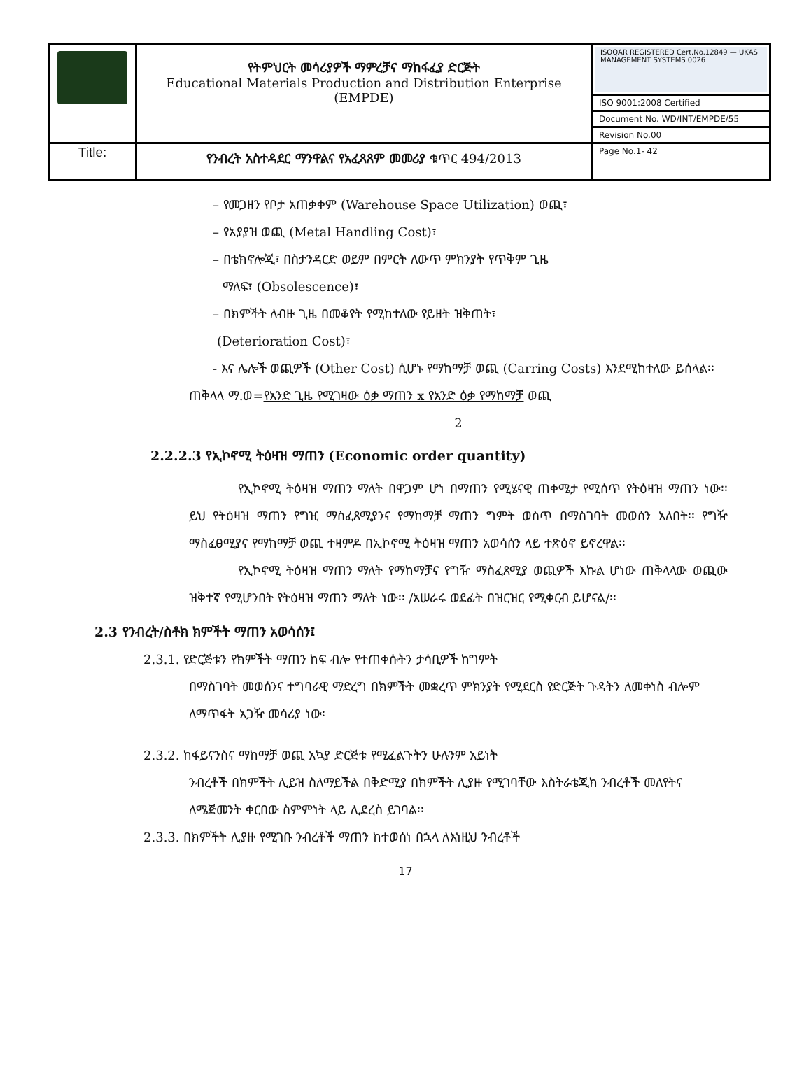| | የትምህርት መሳሪያዎች ማምረቻና ማከፋፈያ ድርጅት Educational Materials Production and Distribution Enterprise (EMPDE) | ISOQAR REGISTERED Cert.No.12849 — UKAS MANAGEMENT SYSTEMS 0026 |
| | | ISO 9001:2008 Certified |
| | | Document No. WD/INT/EMPDE/55 |
| | | Revision No.00 |
| Title: | የንብረት አስተዳደር ማንዋልና የአፈጻጸም መመሪያ ቁጥር 494/2013 | Page No.1- 42 |
– የመጋዘን የቦታ አጠቃቀም (Warehouse Space Utilization) ወጪ፣
– የአያያዝ ወጪ (Metal Handling Cost)፣
– በቴክኖሎጂ፣ በስታንዳርድ ወይም በምርት ለውጥ ምክንያት የጥቅም ጊዜ
ማለፍ፣ (Obsolescence)፣
– በክምችት ለብዙ ጊዜ በመቆየት የሚከተለው የይዘት ዝቅጠት፣
(Deterioration Cost)፣
- እና ሌሎች ወጪዎች (Other Cost) ሲሆኑ የማከማቻ ወጪ (Carring Costs) እንደሚከተለው ይሰላል፡፡
ጠቅላላ ማ.ወ=የአንድ ጊዜ የሚገዛው ዕቃ ማጠን x የአንድ ዕቃ የማከማቻ ወጪ
2
2.2.2.3 የኢኮኖሚ ትዕዛዝ ማጠን (Economic order quantity)
የኢኮኖሚ ትዕዛዝ ማጠን ማለት በዋጋም ሆነ በማጠን የሚሄናዊ ጠቀሜታ የሚሰጥ የትዕዛዝ ማጠን ነው፡፡ ይህ የትዕዛዝ ማጠን የግዢ ማስፈጸሚያንና የማከማቻ ማጠን ግምት ወስጥ በማስገባት መወሰን አለበት፡፡ የግዥ ማስፈፀሚያና የማከማቻ ወጪ ተዛምዶ በኢኮኖሚ ትዕዛዝ ማጠን አወሳሰን ላይ ተጽዕኖ ይኖረዋል፡፡
የኢኮኖሚ ትዕዛዝ ማጠን ማለት የማከማቻና የግዥ ማስፈጸሚያ ወጪዎች እኩል ሆነው ጠቅላላው ወጪው ዝቅተኛ የሚሆንበት የትዕዛዝ ማጠን ማለት ነው፡፡ /አሠራሩ ወደፊት በዝርዝር የሚቀርብ ይሆናል/፡፡
2.3 የንብረት/ስቶክ ክምችት ማጠን አወሳሰን፤
2.3.1. የድርጅቱን የክምችት ማጠን ከፍ ብሎ የተጠቀሱትን ታሳቢዎች ከግምት
በማስገባት መወሰንና ተግባራዊ ማድረግ በክምችት መቋረጥ ምክንያት የሚደርስ የድርጅት ጉዳትን ለመቀነስ ብሎም ለማጥፋት አጋዥ መሳሪያ ነው፡
2.3.2. ከፋይናንስና ማከማቻ ወጪ አኳያ ድርጅቱ የሚፈልጉትን ሁሉንም አይነት
ንብረቶች በክምችት ሊይዝ ስለማይችል በቅድሚያ በክምችት ሊያዙ የሚገባቸው እስትራቴጂክ ንብረቶች መለየትና ለሜጅመንት ቀርበው ስምምነት ላይ ሊደረስ ይገባል፡፡
2.3.3. በክምችት ሊያዙ የሚገቡ ንብረቶች ማጠን ከተወሰነ በኋላ ለእነዚህ ንብረቶች
17